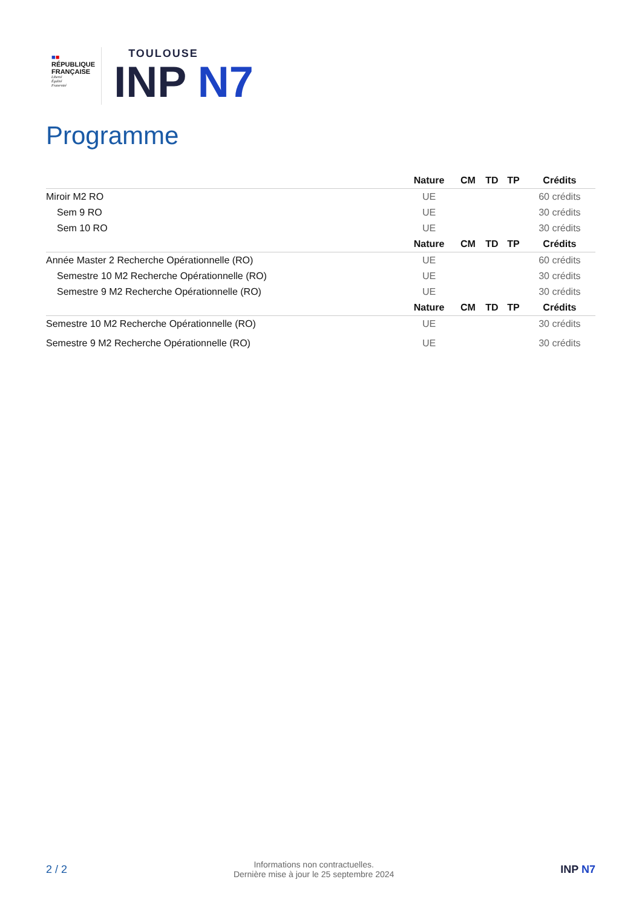■■
RÉPUBLIQUE
FRANÇAISE
Liberté
Égalité
Fraternité
TOULOUSE
INP N7
Programme
| | Nature | CM | TD | TP | Crédits |
| --- | --- | --- | --- | --- | --- |
| Miroir M2 RO | UE | | | | 60 crédits |
| Sem 9 RO | UE | | | | 30 crédits |
| Sem 10 RO | UE | | | | 30 crédits |
| | Nature | CM | TD | TP | Crédits |
| Année Master 2 Recherche Opérationnelle (RO) | UE | | | | 60 crédits |
| Semestre 10 M2 Recherche Opérationnelle (RO) | UE | | | | 30 crédits |
| Semestre 9 M2 Recherche Opérationnelle (RO) | UE | | | | 30 crédits |
| | Nature | CM | TD | TP | Crédits |
| Semestre 10 M2 Recherche Opérationnelle (RO) | UE | | | | 30 crédits |
| Semestre 9 M2 Recherche Opérationnelle (RO) | UE | | | | 30 crédits |
2 / 2
Informations non contractuelles.
Dernière mise à jour le 25 septembre 2024
INP N7